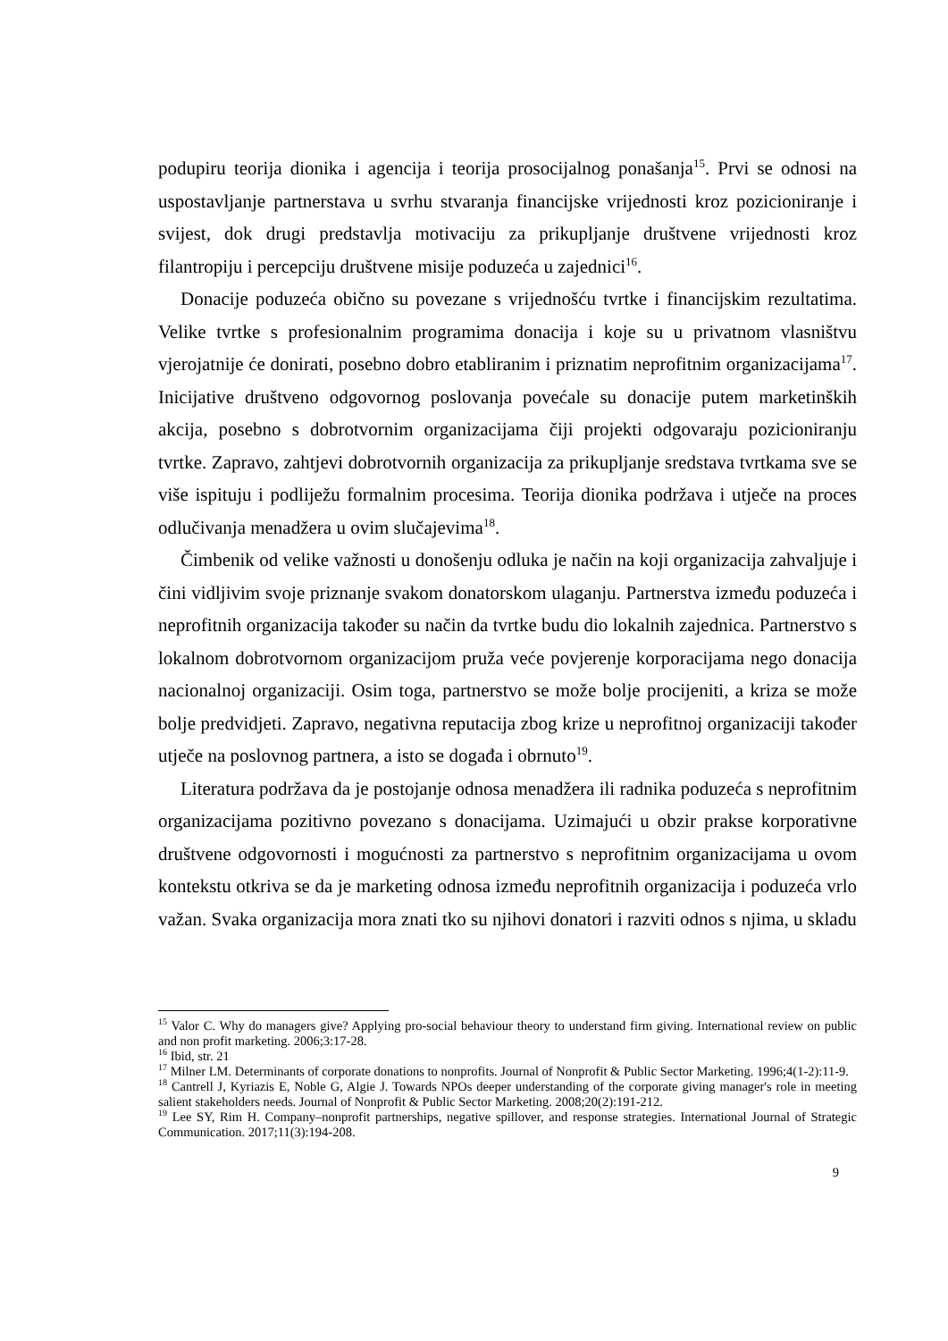podupiru teorija dionika i agencija i teorija prosocijalnog ponašanja<sup>15</sup>. Prvi se odnosi na uspostavljanje partnerstava u svrhu stvaranja financijske vrijednosti kroz pozicioniranje i svijest, dok drugi predstavlja motivaciju za prikupljanje društvene vrijednosti kroz filantropiju i percepciju društvene misije poduzeća u zajednici<sup>16</sup>.
Donacije poduzeća obično su povezane s vrijednošću tvrtke i financijskim rezultatima. Velike tvrtke s profesionalnim programima donacija i koje su u privatnom vlasništvu vjerojatnije će donirati, posebno dobro etabliranim i priznatim neprofitnim organizacijama<sup>17</sup>. Inicijative društveno odgovornog poslovanja povećale su donacije putem marketinških akcija, posebno s dobrotvornim organizacijama čiji projekti odgovaraju pozicioniranju tvrtke. Zapravo, zahtjevi dobrotvornih organizacija za prikupljanje sredstava tvrtkama sve se više ispituju i podliježu formalnim procesima. Teorija dionika podržava i utječe na proces odlučivanja menadžera u ovim slučajevima<sup>18</sup>.
Čimbenik od velike važnosti u donošenju odluka je način na koji organizacija zahvaljuje i čini vidljivim svoje priznanje svakom donatorskom ulaganju. Partnerstva između poduzeća i neprofitnih organizacija također su način da tvrtke budu dio lokalnih zajednica. Partnerstvo s lokalnom dobrotvornom organizacijom pruža veće povjerenje korporacijama nego donacija nacionalnoj organizaciji. Osim toga, partnerstvo se može bolje procijeniti, a kriza se može bolje predvidjeti. Zapravo, negativna reputacija zbog krize u neprofitnoj organizaciji također utječe na poslovnog partnera, a isto se događa i obrnuto<sup>19</sup>.
Literatura podržava da je postojanje odnosa menadžera ili radnika poduzeća s neprofitnim organizacijama pozitivno povezano s donacijama. Uzimajući u obzir prakse korporativne društvene odgovornosti i mogućnosti za partnerstvo s neprofitnim organizacijama u ovom kontekstu otkriva se da je marketing odnosa između neprofitnih organizacija i poduzeća vrlo važan. Svaka organizacija mora znati tko su njihovi donatori i razviti odnos s njima, u skladu
<sup>15</sup> Valor C. Why do managers give? Applying pro-social behaviour theory to understand firm giving. International review on public and non profit marketing. 2006;3:17-28.
<sup>16</sup> Ibid, str. 21
<sup>17</sup> Milner LM. Determinants of corporate donations to nonprofits. Journal of Nonprofit & Public Sector Marketing. 1996;4(1-2):11-9.
<sup>18</sup> Cantrell J, Kyriazis E, Noble G, Algie J. Towards NPOs deeper understanding of the corporate giving manager's role in meeting salient stakeholders needs. Journal of Nonprofit & Public Sector Marketing. 2008;20(2):191-212.
<sup>19</sup> Lee SY, Rim H. Company–nonprofit partnerships, negative spillover, and response strategies. International Journal of Strategic Communication. 2017;11(3):194-208.
9